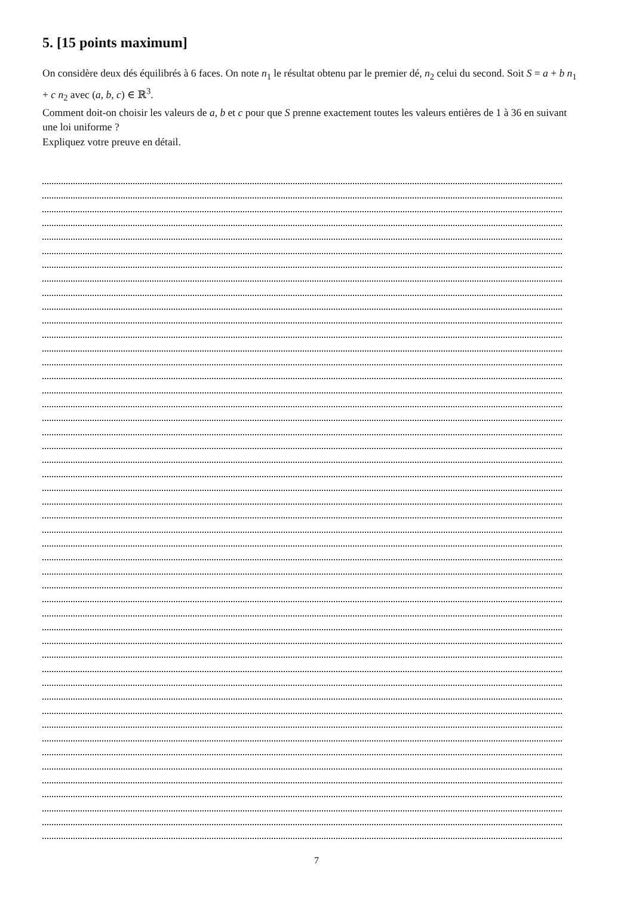5. [15 points maximum]
On considère deux dés équilibrés à 6 faces. On note n<sub>1</sub> le résultat obtenu par le premier dé, n<sub>2</sub> celui du second. Soit S = a + b n<sub>1</sub> + c n<sub>2</sub> avec (a, b, c) ∈ ℝ<sup>3</sup>.
Comment doit-on choisir les valeurs de a, b et c pour que S prenne exactement toutes les valeurs entières de 1 à 36 en suivant une loi uniforme ?
Expliquez votre preuve en détail.
7